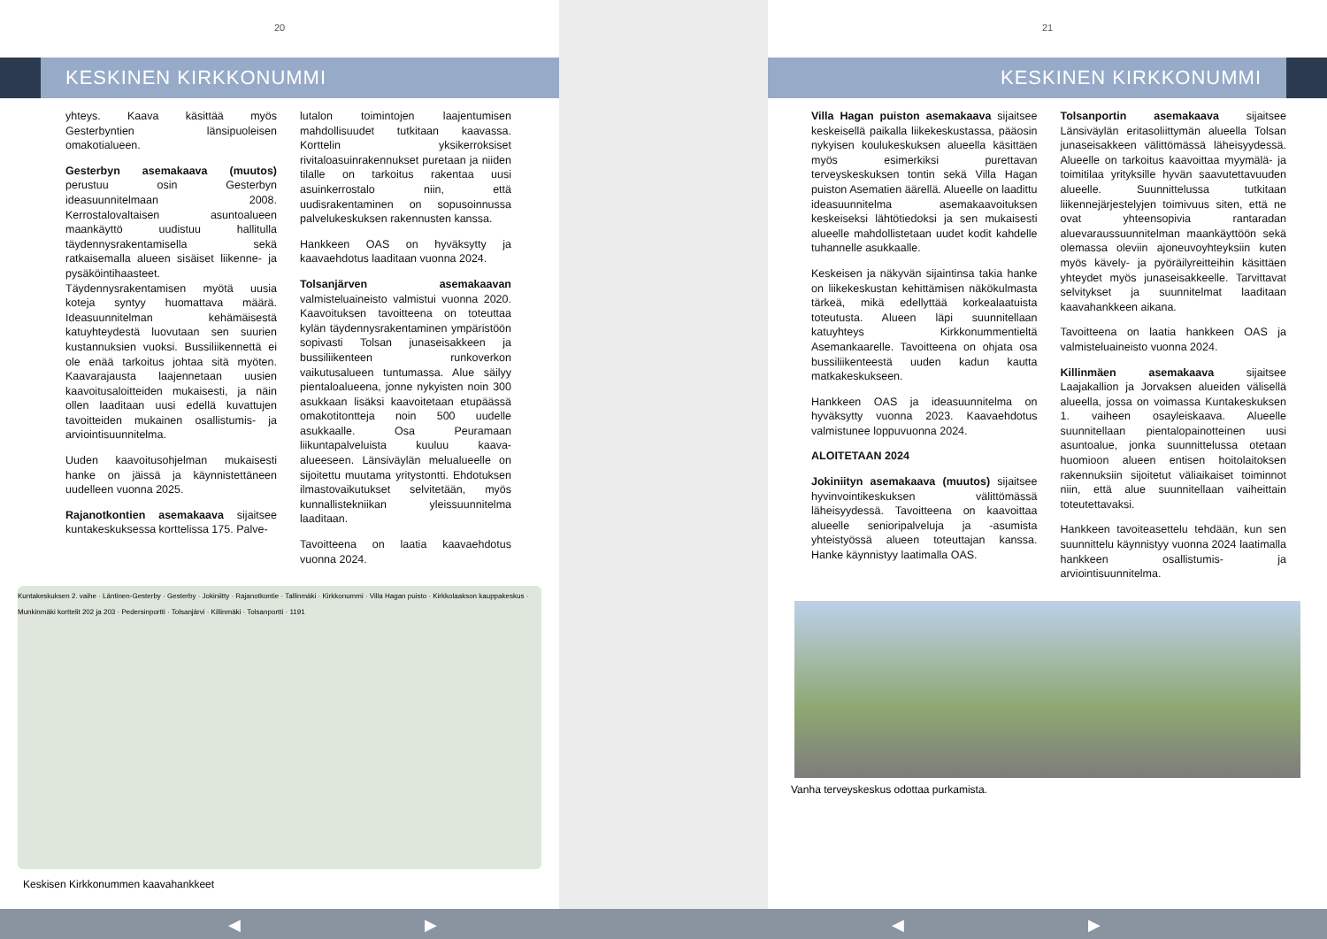20
KESKINEN KIRKKONUMMI
yhteys. Kaava käsittää myös Gesterbyntien länsipuoleisen omakotialueen.
Gesterbyn asemakaava (muutos) perustuu osin Gesterbyn ideasuunnitelmaan 2008. Kerrostalovaltaisen asuntoalueen maankäyttö uudistuu hallitulla täydennysrakentamisella sekä ratkaisemalla alueen sisäiset liikenne- ja pysäköintihaasteet. Täydennysrakentamisen myötä uusia koteja syntyy huomattava määrä. Ideasuunnitelman kehämäisestä katuyhteydestä luovutaan sen suurien kustannuksien vuoksi. Bussiliikennettä ei ole enää tarkoitus johtaa sitä myöten. Kaavarajausta laajennetaan uusien kaavoitusaloitteiden mukaisesti, ja näin ollen laaditaan uusi edellä kuvattujen tavoitteiden mukainen osallistumis- ja arviointisuunnitelma.
Uuden kaavoitusohjelman mukaisesti hanke on jäissä ja käynnistettäneen uudelleen vuonna 2025.
Rajanotkontien asemakaava sijaitsee kuntakeskuksessa korttelissa 175. Palve-
lutalon toimintojen laajentumisen mahdollisuudet tutkitaan kaavassa. Korttelin yksikerroksiset rivitaloasuinrakennukset puretaan ja niiden tilalle on tarkoitus rakentaa uusi asuinkerrostalo niin, että uudisrakentaminen on sopusoinnussa palvelukeskuksen rakennusten kanssa.
Hankkeen OAS on hyväksytty ja kaavaehdotus laaditaan vuonna 2024.
Tolsanjärven asemakaavan valmisteluaineisto valmistui vuonna 2020. Kaavoituksen tavoitteena on toteuttaa kylän täydennysrakentaminen ympäristöön sopivasti Tolsan junaseisakkeen ja bussiliikenteen runkoverkon vaikutusalueen tuntumassa. Alue säilyy pientaloalueena, jonne nykyisten noin 300 asukkaan lisäksi kaavoitetaan etupäässä omakotitontteja noin 500 uudelle asukkaalle. Osa Peuramaan liikuntapalveluista kuuluu kaava-alueeseen. Länsiväylän melualueelle on sijoitettu muutama yritystontti. Ehdotuksen ilmastovaikutukset selvitetään, myös kunnallistekniikan yleissuunnitelma laaditaan.
Tavoitteena on laatia kaavaehdotus vuonna 2024.
Kuntakeskuksen 2. vaihe · Läntinen-Gesterby · Gesterby · Jokiniitty · Rajanotkontie · Tallinmäki · Kirkkonummi · Villa Hagan puisto · Kirkkolaakson kauppakeskus · Munkinmäki korttelit 202 ja 203 · Pedersinportti · Tolsanjärvi · Killinmäki · Tolsanportti · 1191
Keskisen Kirkkonummen kaavahankkeet
21
KESKINEN KIRKKONUMMI
Villa Hagan puiston asemakaava sijaitsee keskeisellä paikalla liikekeskustassa, pääosin nykyisen koulukeskuksen alueella käsittäen myös esimerkiksi purettavan terveyskeskuksen tontin sekä Villa Hagan puiston Asematien äärellä. Alueelle on laadittu ideasuunnitelma asemakaavoituksen keskeiseksi lähtötiedoksi ja sen mukaisesti alueelle mahdollistetaan uudet kodit kahdelle tuhannelle asukkaalle.
Keskeisen ja näkyvän sijaintinsa takia hanke on liikekeskustan kehittämisen näkökulmasta tärkeä, mikä edellyttää korkealaatuista toteutusta. Alueen läpi suunnitellaan katuyhteys Kirkkonummentieltä Asemankaarelle. Tavoitteena on ohjata osa bussiliikenteestä uuden kadun kautta matkakeskukseen.
Hankkeen OAS ja ideasuunnitelma on hyväksytty vuonna 2023. Kaavaehdotus valmistunee loppuvuonna 2024.
ALOITETAAN 2024
Jokiniityn asemakaava (muutos) sijaitsee hyvinvointikeskuksen välittömässä läheisyydessä. Tavoitteena on kaavoittaa alueelle senioripalveluja ja -asumista yhteistyössä alueen toteuttajan kanssa. Hanke käynnistyy laatimalla OAS.
Tolsanportin asemakaava sijaitsee Länsiväylän eritasoliittymän alueella Tolsan junaseisakkeen välittömässä läheisyydessä. Alueelle on tarkoitus kaavoittaa myymälä- ja toimitilaa yrityksille hyvän saavutettavuuden alueelle. Suunnittelussa tutkitaan liikennejärjestelyjen toimivuus siten, että ne ovat yhteensopivia rantaradan aluevaraussuunnitelman maankäyttöön sekä olemassa oleviin ajoneuvoyhteyksiin kuten myös kävely- ja pyöräilyreitteihin käsittäen yhteydet myös junaseisakkeelle. Tarvittavat selvitykset ja suunnitelmat laaditaan kaavahankkeen aikana.
Tavoitteena on laatia hankkeen OAS ja valmisteluaineisto vuonna 2024.
Killinmäen asemakaava sijaitsee Laajakallion ja Jorvaksen alueiden välisellä alueella, jossa on voimassa Kuntakeskuksen 1. vaiheen osayleiskaava. Alueelle suunnitellaan pientalopainotteinen uusi asuntoalue, jonka suunnittelussa otetaan huomioon alueen entisen hoitolaitoksen rakennuksiin sijoitetut väliaikaiset toiminnot niin, että alue suunnitellaan vaiheittain toteutettavaksi.
Hankkeen tavoiteasettelu tehdään, kun sen suunnittelu käynnistyy vuonna 2024 laatimalla hankkeen osallistumis- ja arviointisuunnitelma.
Vanha terveyskeskus odottaa purkamista.
◀ ▶ ◀ ▶